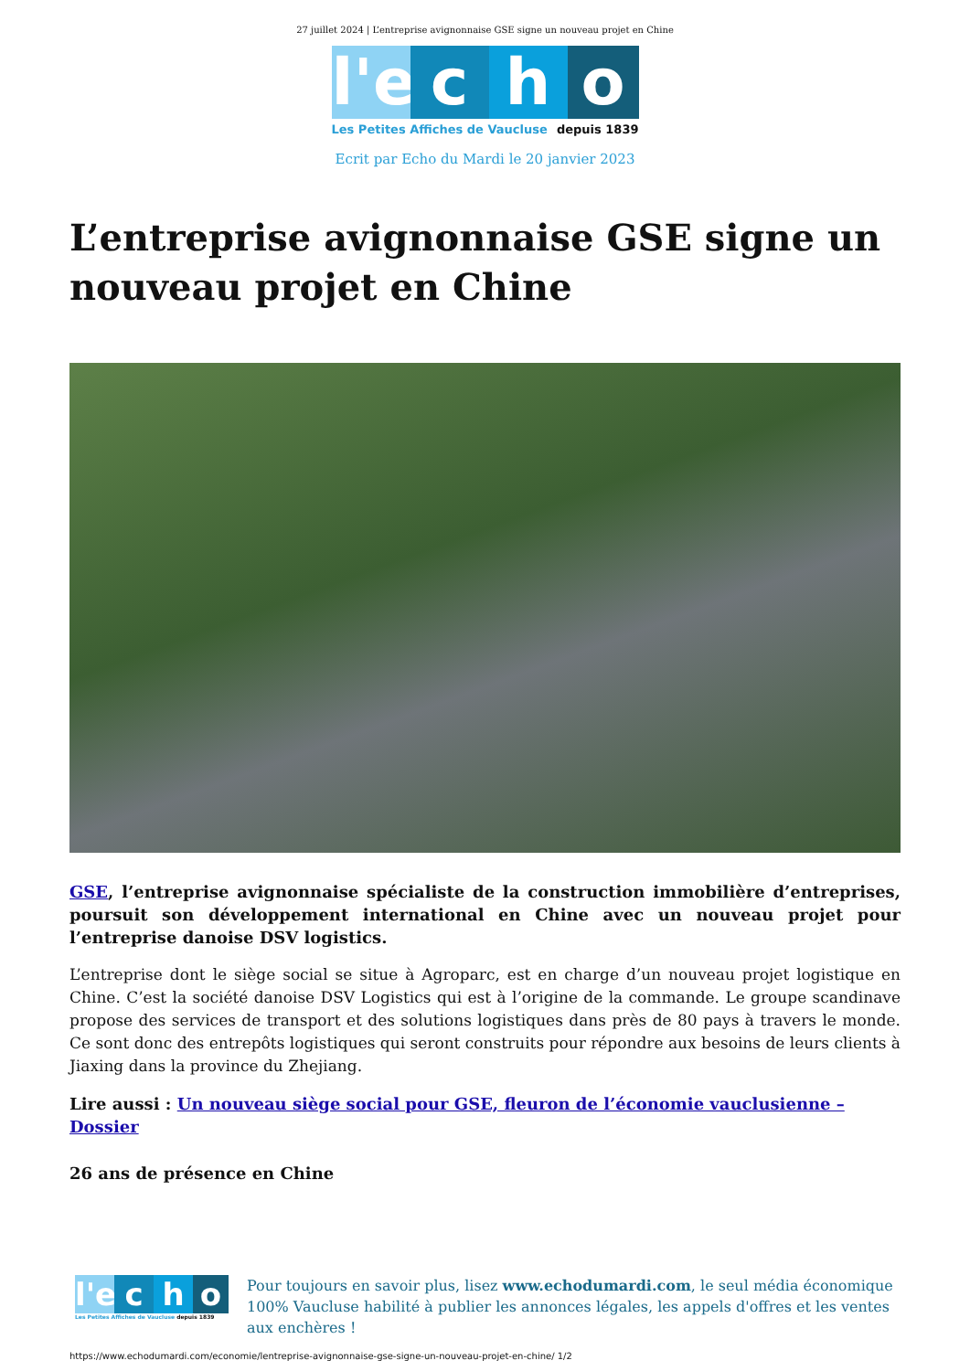27 juillet 2024 | L’entreprise avignonnaise GSE signe un nouveau projet en Chine
l'e
c h o
Les Petites Affiches de Vaucluse depuis 1839
Ecrit par Echo du Mardi le 20 janvier 2023
L’entreprise avignonnaise GSE signe un nouveau projet en Chine
GSE, l’entreprise avignonnaise spécialiste de la construction immobilière d’entreprises, poursuit son développement international en Chine avec un nouveau projet pour l’entreprise danoise DSV logistics.
L’entreprise dont le siège social se situe à Agroparc, est en charge d’un nouveau projet logistique en Chine. C’est la société danoise DSV Logistics qui est à l’origine de la commande. Le groupe scandinave propose des services de transport et des solutions logistiques dans près de 80 pays à travers le monde. Ce sont donc des entrepôts logistiques qui seront construits pour répondre aux besoins de leurs clients à Jiaxing dans la province du Zhejiang.
Lire aussi : Un nouveau siège social pour GSE, fleuron de l’économie vauclusienne – Dossier
26 ans de présence en Chine
l'e
c h o
Les Petites Affiches de Vaucluse depuis 1839
Pour toujours en savoir plus, lisez www.echodumardi.com, le seul média économique 100% Vaucluse habilité à publier les annonces légales, les appels d'offres et les ventes aux enchères !
https://www.echodumardi.com/economie/lentreprise-avignonnaise-gse-signe-un-nouveau-projet-en-chine/ 1/2